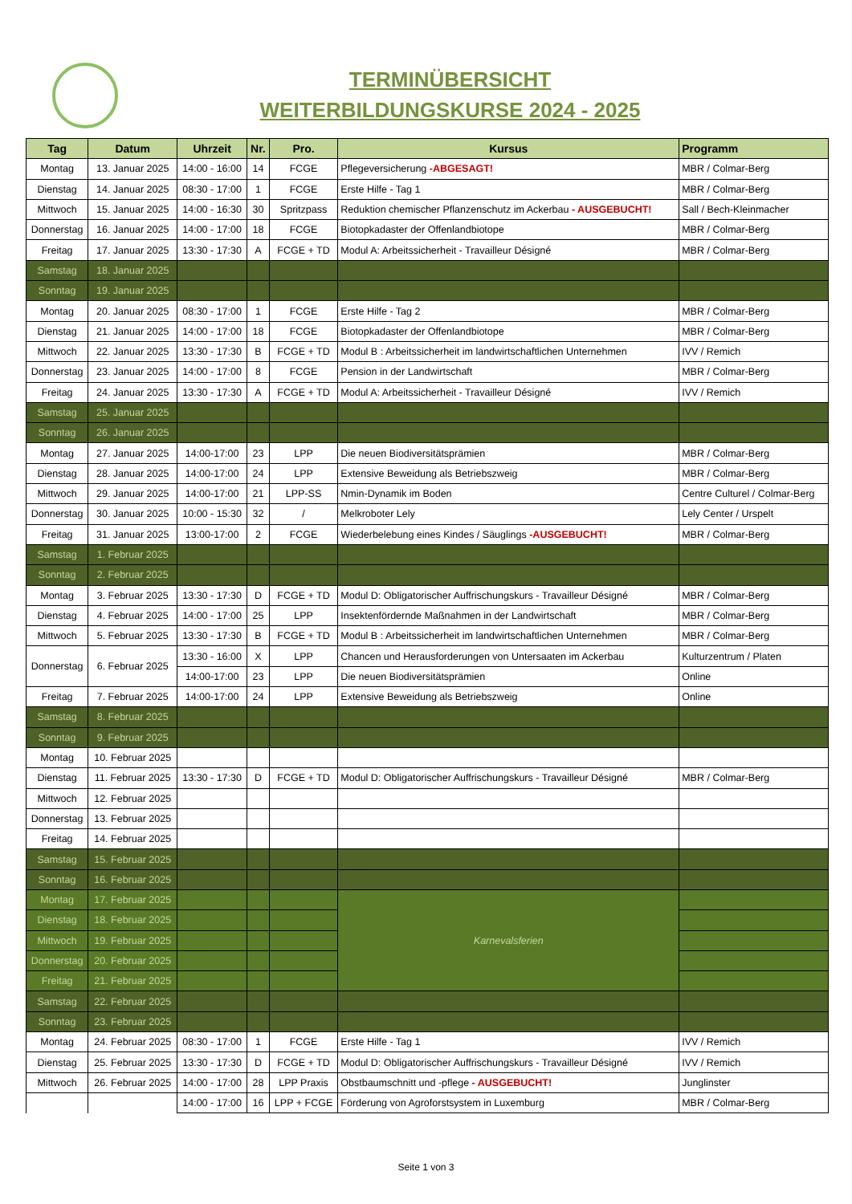TERMINÜBERSICHT
WEITERBILDUNGSKURSE 2024 - 2025
| Tag | Datum | Uhrzeit | Nr. | Pro. | Kursus | Programm |
| --- | --- | --- | --- | --- | --- | --- |
| Montag | 13. Januar 2025 | 14:00 - 16:00 | 14 | FCGE | Pflegeversicherung -ABGESAGT! | MBR / Colmar-Berg |
| Dienstag | 14. Januar 2025 | 08:30 - 17:00 | 1 | FCGE | Erste Hilfe - Tag 1 | MBR / Colmar-Berg |
| Mittwoch | 15. Januar 2025 | 14:00 - 16:30 | 30 | Spritzpass | Reduktion chemischer Pflanzenschutz im Ackerbau - AUSGEBUCHT! | Sall / Bech-Kleinmacher |
| Donnerstag | 16. Januar 2025 | 14:00 - 17:00 | 18 | FCGE | Biotopkadaster der Offenlandbiotope | MBR / Colmar-Berg |
| Freitag | 17. Januar 2025 | 13:30 - 17:30 | A | FCGE + TD | Modul A: Arbeitssicherheit - Travailleur Désigné | MBR / Colmar-Berg |
| Samstag | 18. Januar 2025 | | | | | |
| Sonntag | 19. Januar 2025 | | | | | |
| Montag | 20. Januar 2025 | 08:30 - 17:00 | 1 | FCGE | Erste Hilfe - Tag 2 | MBR / Colmar-Berg |
| Dienstag | 21. Januar 2025 | 14:00 - 17:00 | 18 | FCGE | Biotopkadaster der Offenlandbiotope | MBR / Colmar-Berg |
| Mittwoch | 22. Januar 2025 | 13:30 - 17:30 | B | FCGE + TD | Modul B : Arbeitssicherheit im landwirtschaftlichen Unternehmen | IVV / Remich |
| Donnerstag | 23. Januar 2025 | 14:00 - 17:00 | 8 | FCGE | Pension in der Landwirtschaft | MBR / Colmar-Berg |
| Freitag | 24. Januar 2025 | 13:30 - 17:30 | A | FCGE + TD | Modul A: Arbeitssicherheit - Travailleur Désigné | IVV / Remich |
| Samstag | 25. Januar 2025 | | | | | |
| Sonntag | 26. Januar 2025 | | | | | |
| Montag | 27. Januar 2025 | 14:00-17:00 | 23 | LPP | Die neuen Biodiversitätsprämien | MBR / Colmar-Berg |
| Dienstag | 28. Januar 2025 | 14:00-17:00 | 24 | LPP | Extensive Beweidung als Betriebszweig | MBR / Colmar-Berg |
| Mittwoch | 29. Januar 2025 | 14:00-17:00 | 21 | LPP-SS | Nmin-Dynamik im Boden | Centre Culturel / Colmar-Berg |
| Donnerstag | 30. Januar 2025 | 10:00 - 15:30 | 32 | / | Melkroboter Lely | Lely Center / Urspelt |
| Freitag | 31. Januar 2025 | 13:00-17:00 | 2 | FCGE | Wiederbelebung eines Kindes / Säuglings -AUSGEBUCHT! | MBR / Colmar-Berg |
| Samstag | 1. Februar 2025 | | | | | |
| Sonntag | 2. Februar 2025 | | | | | |
| Montag | 3. Februar 2025 | 13:30 - 17:30 | D | FCGE + TD | Modul D: Obligatorischer Auffrischungskurs - Travailleur Désigné | MBR / Colmar-Berg |
| Dienstag | 4. Februar 2025 | 14:00 - 17:00 | 25 | LPP | Insektenfördernde Maßnahmen in der Landwirtschaft | MBR / Colmar-Berg |
| Mittwoch | 5. Februar 2025 | 13:30 - 17:30 | B | FCGE + TD | Modul B : Arbeitssicherheit im landwirtschaftlichen Unternehmen | MBR / Colmar-Berg |
| Donnerstag | 6. Februar 2025 | 13:30 - 16:00 | X | LPP | Chancen und Herausforderungen von Untersaaten im Ackerbau | Kulturzentrum / Platen |
| | | 14:00-17:00 | 23 | LPP | Die neuen Biodiversitätsprämien | Online |
| Freitag | 7. Februar 2025 | 14:00-17:00 | 24 | LPP | Extensive Beweidung als Betriebszweig | Online |
| Samstag | 8. Februar 2025 | | | | | |
| Sonntag | 9. Februar 2025 | | | | | |
| Montag | 10. Februar 2025 | | | | | |
| Dienstag | 11. Februar 2025 | 13:30 - 17:30 | D | FCGE + TD | Modul D: Obligatorischer Auffrischungskurs - Travailleur Désigné | MBR / Colmar-Berg |
| Mittwoch | 12. Februar 2025 | | | | | |
| Donnerstag | 13. Februar 2025 | | | | | |
| Freitag | 14. Februar 2025 | | | | | |
| Samstag | 15. Februar 2025 | | | | | |
| Sonntag | 16. Februar 2025 | | | | | |
| Montag | 17. Februar 2025 | | | | Karnevalsferien | |
| Dienstag | 18. Februar 2025 | | | | | |
| Mittwoch | 19. Februar 2025 | | | | | |
| Donnerstag | 20. Februar 2025 | | | | | |
| Freitag | 21. Februar 2025 | | | | | |
| Samstag | 22. Februar 2025 | | | | | |
| Sonntag | 23. Februar 2025 | | | | | |
| Montag | 24. Februar 2025 | 08:30 - 17:00 | 1 | FCGE | Erste Hilfe - Tag 1 | IVV / Remich |
| Dienstag | 25. Februar 2025 | 13:30 - 17:30 | D | FCGE + TD | Modul D: Obligatorischer Auffrischungskurs - Travailleur Désigné | IVV / Remich |
| Mittwoch | 26. Februar 2025 | 14:00 - 17:00 | 28 | LPP Praxis | Obstbaumschnitt und -pflege - AUSGEBUCHT! | Junglinster |
| | | 14:00 - 17:00 | 16 | LPP + FCGE | Förderung von Agroforstsystem in Luxemburg | MBR / Colmar-Berg |
Seite 1 von 3